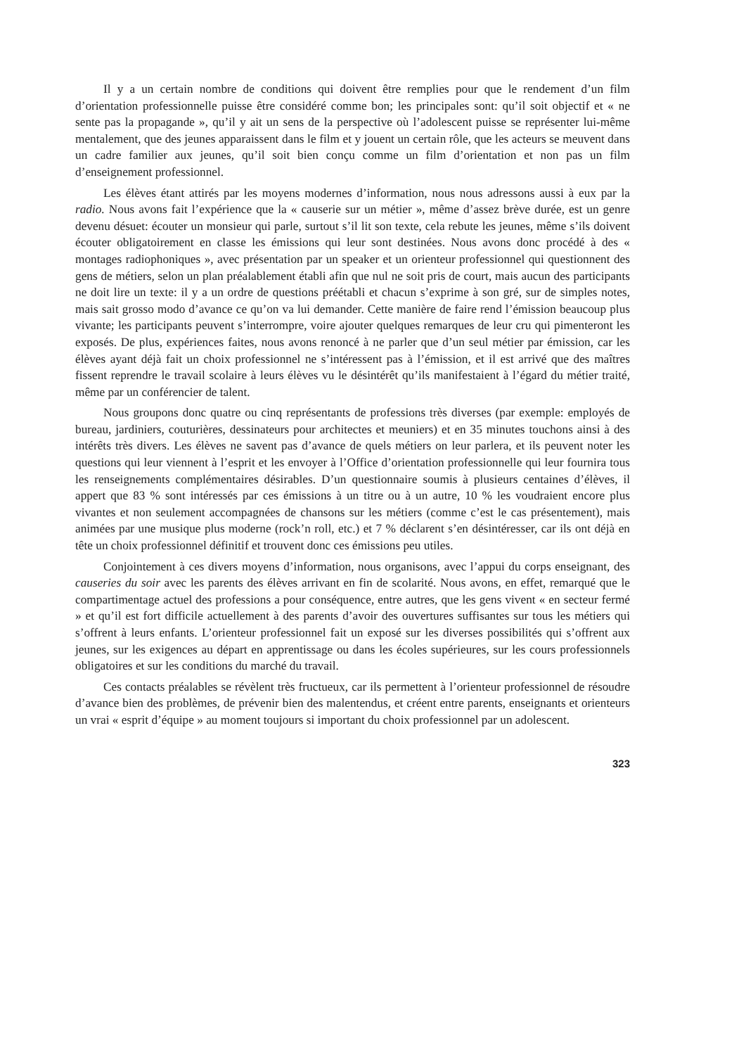Il y a un certain nombre de conditions qui doivent être remplies pour que le rendement d’un film d’orientation professionnelle puisse être considéré comme bon; les principales sont: qu’il soit objectif et « ne sente pas la propagande », qu’il y ait un sens de la perspective où l’adolescent puisse se représenter lui-même mentalement, que des jeunes apparaissent dans le film et y jouent un certain rôle, que les acteurs se meuvent dans un cadre familier aux jeunes, qu’il soit bien conçu comme un film d’orientation et non pas un film d’enseignement professionnel.
Les élèves étant attirés par les moyens modernes d’information, nous nous adressons aussi à eux par la radio. Nous avons fait l’expérience que la « causerie sur un métier », même d’assez brève durée, est un genre devenu désuet: écouter un monsieur qui parle, surtout s’il lit son texte, cela rebute les jeunes, même s’ils doivent écouter obligatoirement en classe les émissions qui leur sont destinées. Nous avons donc procédé à des « montages radiophoniques », avec présentation par un speaker et un orienteur professionnel qui questionnent des gens de métiers, selon un plan préalablement établi afin que nul ne soit pris de court, mais aucun des participants ne doit lire un texte: il y a un ordre de questions préétabli et chacun s’exprime à son gré, sur de simples notes, mais sait grosso modo d’avance ce qu’on va lui demander. Cette manière de faire rend l’émission beaucoup plus vivante; les participants peuvent s’interrompre, voire ajouter quelques remarques de leur cru qui pimenteront les exposés. De plus, expériences faites, nous avons renoncé à ne parler que d’un seul métier par émission, car les élèves ayant déjà fait un choix professionnel ne s’intéressent pas à l’émission, et il est arrivé que des maîtres fissent reprendre le travail scolaire à leurs élèves vu le désintérêt qu’ils manifestaient à l’égard du métier traité, même par un conférencier de talent.
Nous groupons donc quatre ou cinq représentants de professions très diverses (par exemple: employés de bureau, jardiniers, couturières, dessinateurs pour architectes et meuniers) et en 35 minutes touchons ainsi à des intérêts très divers. Les élèves ne savent pas d’avance de quels métiers on leur parlera, et ils peuvent noter les questions qui leur viennent à l’esprit et les envoyer à l’Office d’orientation professionnelle qui leur fournira tous les renseignements complémentaires désirables. D’un questionnaire soumis à plusieurs centaines d’élèves, il appert que 83 % sont intéressés par ces émissions à un titre ou à un autre, 10 % les voudraient encore plus vivantes et non seulement accompagnées de chansons sur les métiers (comme c’est le cas présentement), mais animées par une musique plus moderne (rock’n roll, etc.) et 7 % déclarent s’en désintéresser, car ils ont déjà en tête un choix professionnel définitif et trouvent donc ces émissions peu utiles.
Conjointement à ces divers moyens d’information, nous organisons, avec l’appui du corps enseignant, des causeries du soir avec les parents des élèves arrivant en fin de scolarité. Nous avons, en effet, remarqué que le compartimentage actuel des professions a pour conséquence, entre autres, que les gens vivent « en secteur fermé » et qu’il est fort difficile actuellement à des parents d’avoir des ouvertures suffisantes sur tous les métiers qui s’offrent à leurs enfants. L’orienteur professionnel fait un exposé sur les diverses possibilités qui s’offrent aux jeunes, sur les exigences au départ en apprentissage ou dans les écoles supérieures, sur les cours professionnels obligatoires et sur les conditions du marché du travail.
Ces contacts préalables se révèlent très fructueux, car ils permettent à l’orienteur professionnel de résoudre d’avance bien des problèmes, de prévenir bien des malentendus, et créent entre parents, enseignants et orienteurs un vrai « esprit d’équipe » au moment toujours si important du choix professionnel par un adolescent.
323